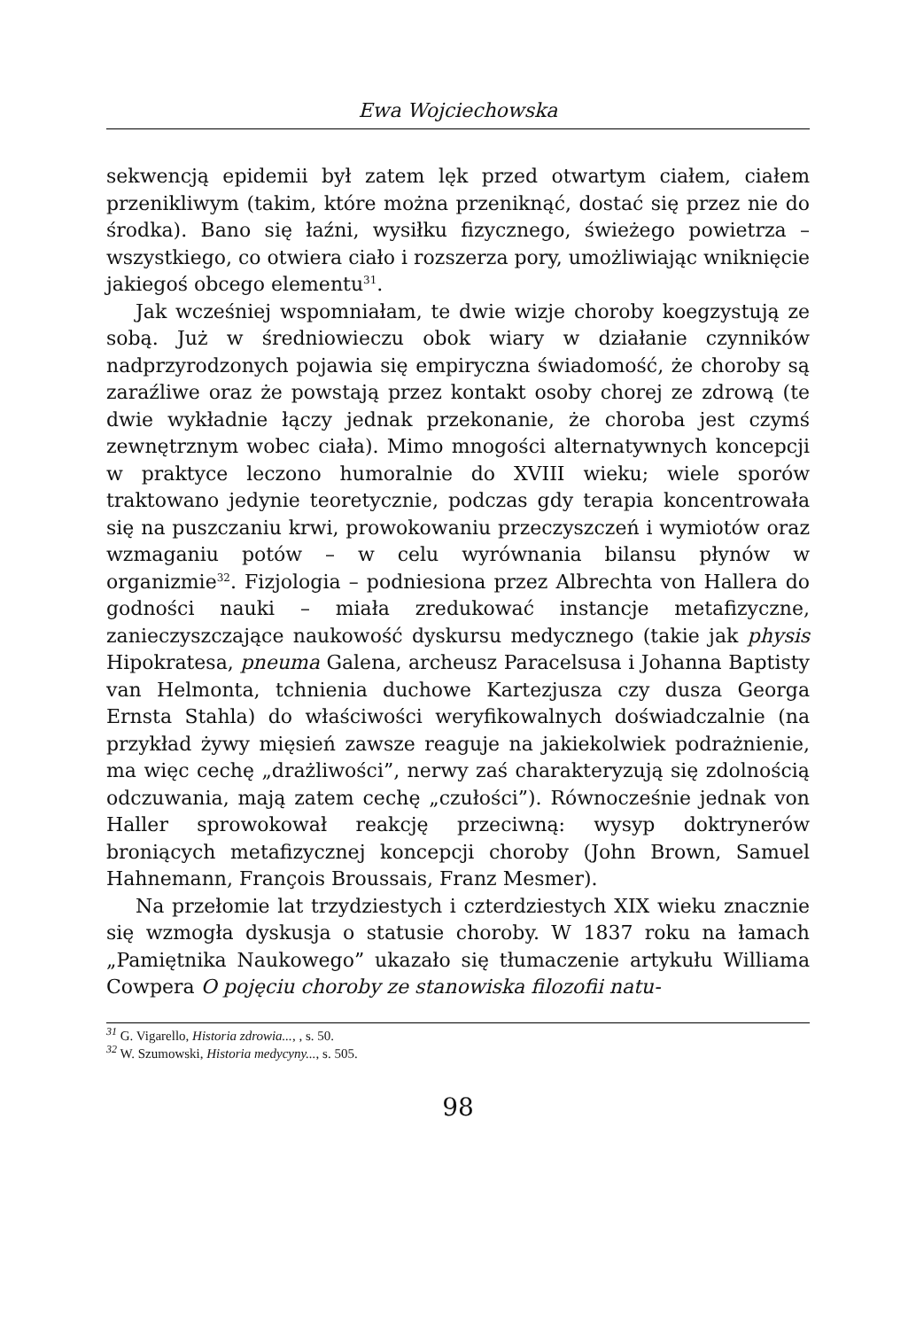Ewa Wojciechowska
sekwencją epidemii był zatem lęk przed otwartym ciałem, ciałem przenikliwym (takim, które można przeniknąć, dostać się przez nie do środka). Bano się łaźni, wysiłku fizycznego, świeżego powietrza – wszystkiego, co otwiera ciało i rozszerza pory, umożliwiając wniknięcie jakiegoś obcego elementu<sup>31</sup>.
Jak wcześniej wspomniałam, te dwie wizje choroby koegzystują ze sobą. Już w średniowieczu obok wiary w działanie czynników nadprzyrodzonych pojawia się empiryczna świadomość, że choroby są zaraźliwe oraz że powstają przez kontakt osoby chorej ze zdrową (te dwie wykładnie łączy jednak przekonanie, że choroba jest czymś zewnętrznym wobec ciała). Mimo mnogości alternatywnych koncepcji w praktyce leczono humoralnie do XVIII wieku; wiele sporów traktowano jedynie teoretycznie, podczas gdy terapia koncentrowała się na puszczaniu krwi, prowokowaniu przeczyszczeń i wymiotów oraz wzmaganiu potów – w celu wyrównania bilansu płynów w organizmie<sup>32</sup>. Fizjologia – podniesiona przez Albrechta von Hallera do godności nauki – miała zredukować instancje metafizyczne, zanieczyszczające naukowość dyskursu medycznego (takie jak physis Hipokratesa, pneuma Galena, archeusz Paracelsusa i Johanna Baptisty van Helmonta, tchnienia duchowe Kartezjusza czy dusza Georga Ernsta Stahla) do właściwości weryfikowalnych doświadczalnie (na przykład żywy mięsień zawsze reaguje na jakiekolwiek podrażnienie, ma więc cechę „drażliwości”, nerwy zaś charakteryzują się zdolnością odczuwania, mają zatem cechę „czułości”). Równocześnie jednak von Haller sprowokował reakcję przeciwną: wysyp doktrynerów broniących metafizycznej koncepcji choroby (John Brown, Samuel Hahnemann, François Broussais, Franz Mesmer).
Na przełomie lat trzydziestych i czterdziestych XIX wieku znacznie się wzmogła dyskusja o statusie choroby. W 1837 roku na łamach „Pamiętnika Naukowego” ukazało się tłumaczenie artykułu Williama Cowpera O pojęciu choroby ze stanowiska filozofii natu-
<sup>31</sup> G. Vigarello, Historia zdrowia..., , s. 50.
<sup>32</sup> W. Szumowski, Historia medycyny..., s. 505.
98